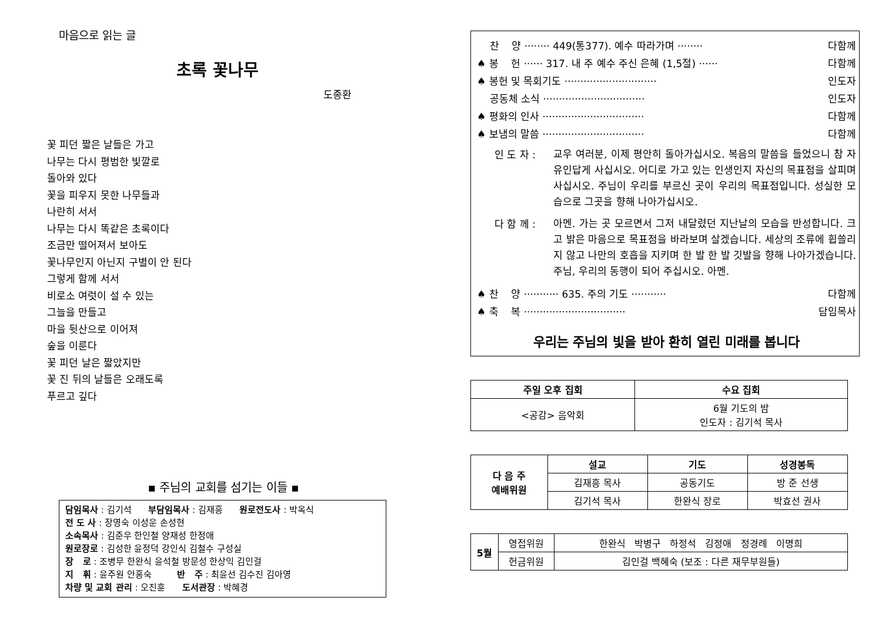마음으로 읽는 글
초록 꽃나무
도종환
꽃 피던 짧은 날들은 가고
나무는 다시 평범한 빛깔로
돌아와 있다
꽃을 피우지 못한 나무들과
나란히 서서
나무는 다시 똑같은 초록이다
조금만 떨어져서 보아도
꽃나무인지 아닌지 구별이 안 된다
그렇게 함께 서서
비로소 여럿이 설 수 있는
그늘을 만들고
마을 뒷산으로 이어져
숲을 이룬다
꽃 피던 날은 짧았지만
꽃 진 뒤의 날들은 오래도록
푸르고 깊다
▪ 주님의 교회를 섬기는 이들 ▪
담임목사 : 김기석 부담임목사 : 김재흥 원로전도사 : 박옥식
전 도 사 : 장영숙 이성운 손성현
소속목사 : 김준우 한인철 양재성 한정애
원로장로 : 김성한 윤정덕 강인식 김철수 구성실
장 로 : 조병무 한완식 윤석철 방문성 한상익 김인걸
지 휘 : 윤주원 안홍숙 반 주 : 최윤선 김수진 김아영
차량 및 교회 관리 : 오진훈 도서관장 : 박혜경
찬 양 ········ 449(통377). 예수 따라가며 ········ 다함께
♠ 봉 헌 ······ 317. 내 주 예수 주신 은혜 (1,5절) ······ 다함께
♠ 봉헌 및 목회기도 ····························· 인도자
공동체 소식 ································ 인도자
♠ 평화의 인사 ································ 다함께
♠ 보냄의 말씀 ································ 다함께
인 도 자 :
교우 여러분, 이제 평안히 돌아가십시오. 복음의 말씀을 들었으니 참 자유인답게 사십시오. 어디로 가고 있는 인생인지 자신의 목표점을 살피며 사십시오. 주님이 우리를 부르신 곳이 우리의 목표점입니다. 성실한 모습으로 그곳을 향해 나아가십시오.
다 함 께 :
아멘. 가는 곳 모르면서 그저 내달렸던 지난날의 모습을 반성합니다. 크고 밝은 마음으로 목표점을 바라보며 살겠습니다. 세상의 조류에 휩쓸리지 않고 나만의 호흡을 지키며 한 발 한 발 깃발을 향해 나아가겠습니다. 주님, 우리의 동행이 되어 주십시오. 아멘.
♠ 찬 양 ··········· 635. 주의 기도 ··········· 다함께
♠ 축 복 ································ 담임목사
우리는 주님의 빛을 받아 환히 열린 미래를 봅니다
| 주일 오후 집회 | 수요 집회 |
| --- | --- |
| <공감> 음악회 | 6월 기도의 밤 인도자 : 김기석 목사 |
| 다 음 주 예배위원 | 설교 | 기도 | 성경봉독 |
| --- | --- | --- | --- |
| | 김재흥 목사 | 공동기도 | 방 준 선생 |
| | 김기석 목사 | 한완식 장로 | 박효선 권사 |
| 5월 | 영접위원 | 한완식 박병구 하정석 김정애 정경례 이명희 |
| | 헌금위원 | 김인걸 백혜숙 (보조 : 다른 재무부원들) |